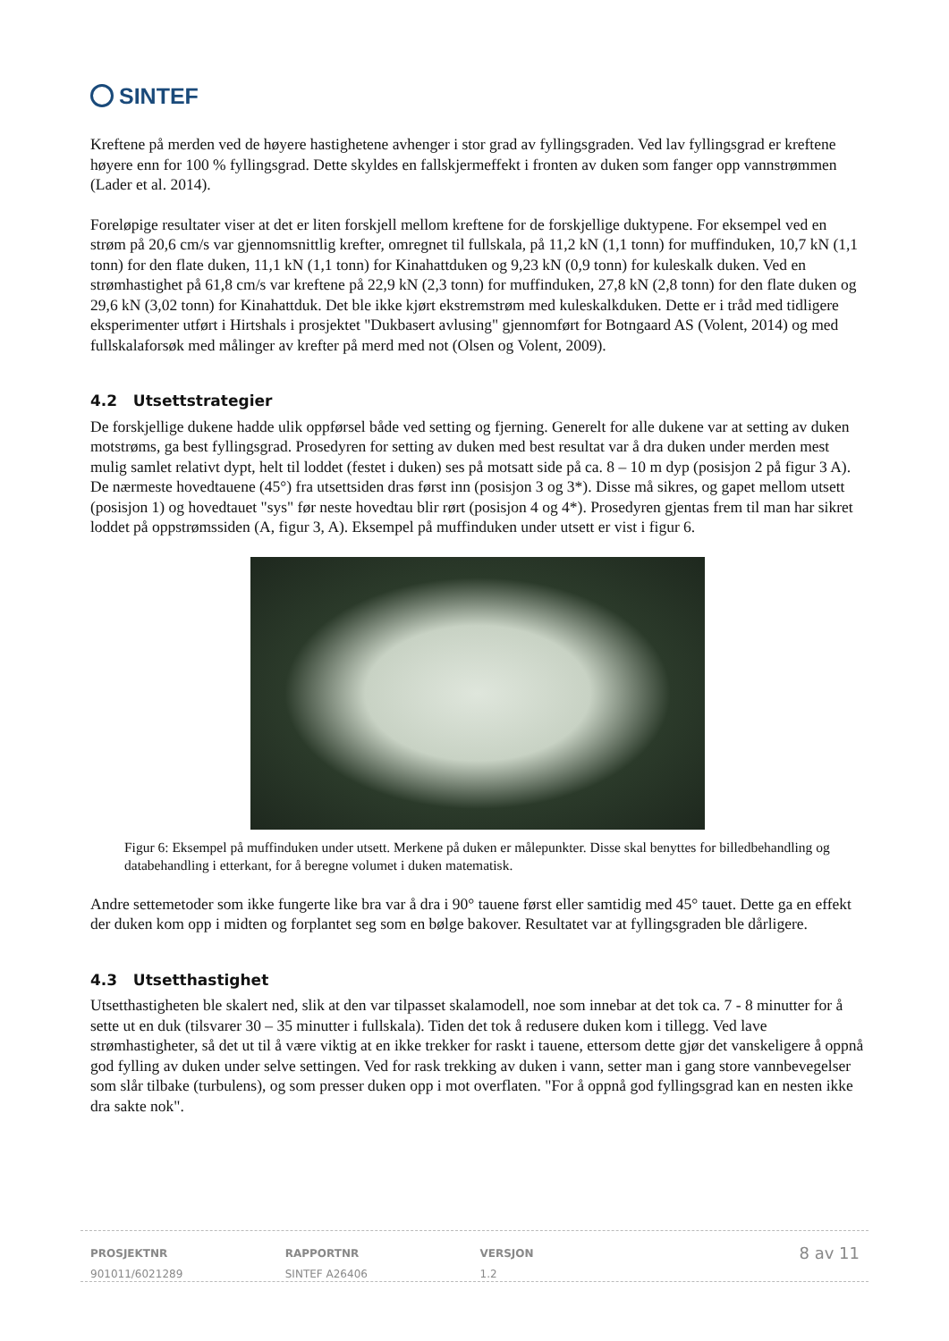SINTEF
Kreftene på merden ved de høyere hastighetene avhenger i stor grad av fyllingsgraden. Ved lav fyllingsgrad er kreftene høyere enn for 100 % fyllingsgrad. Dette skyldes en fallskjermeffekt i fronten av duken som fanger opp vannstrømmen (Lader et al. 2014).
Foreløpige resultater viser at det er liten forskjell mellom kreftene for de forskjellige duktypene. For eksempel ved en strøm på 20,6 cm/s var gjennomsnittlig krefter, omregnet til fullskala, på 11,2 kN (1,1 tonn) for muffinduken, 10,7 kN (1,1 tonn) for den flate duken, 11,1 kN (1,1 tonn) for Kinahattduken og 9,23 kN (0,9 tonn) for kuleskalk duken. Ved en strømhastighet på 61,8 cm/s var kreftene på 22,9 kN (2,3 tonn) for muffinduken, 27,8 kN (2,8 tonn) for den flate duken og 29,6 kN (3,02 tonn) for Kinahattduk. Det ble ikke kjørt ekstremstrøm med kuleskalkduken. Dette er i tråd med tidligere eksperimenter utført i Hirtshals i prosjektet "Dukbasert avlusing" gjennomført for Botngaard AS (Volent, 2014) og med fullskalaforsøk med målinger av krefter på merd med not (Olsen og Volent, 2009).
4.2 Utsettstrategier
De forskjellige dukene hadde ulik oppførsel både ved setting og fjerning. Generelt for alle dukene var at setting av duken motstrøms, ga best fyllingsgrad. Prosedyren for setting av duken med best resultat var å dra duken under merden mest mulig samlet relativt dypt, helt til loddet (festet i duken) ses på motsatt side på ca. 8 – 10 m dyp (posisjon 2 på figur 3 A). De nærmeste hovedtauene (45°) fra utsettsiden dras først inn (posisjon 3 og 3*). Disse må sikres, og gapet mellom utsett (posisjon 1) og hovedtauet "sys" før neste hovedtau blir rørt (posisjon 4 og 4*). Prosedyren gjentas frem til man har sikret loddet på oppstrømssiden (A, figur 3, A). Eksempel på muffinduken under utsett er vist i figur 6.
Figur 6: Eksempel på muffinduken under utsett. Merkene på duken er målepunkter. Disse skal benyttes for billedbehandling og databehandling i etterkant, for å beregne volumet i duken matematisk.
Andre settemetoder som ikke fungerte like bra var å dra i 90° tauene først eller samtidig med 45° tauet. Dette ga en effekt der duken kom opp i midten og forplantet seg som en bølge bakover. Resultatet var at fyllingsgraden ble dårligere.
4.3 Utsetthastighet
Utsetthastigheten ble skalert ned, slik at den var tilpasset skalamodell, noe som innebar at det tok ca. 7 - 8 minutter for å sette ut en duk (tilsvarer 30 – 35 minutter i fullskala). Tiden det tok å redusere duken kom i tillegg. Ved lave strømhastigheter, så det ut til å være viktig at en ikke trekker for raskt i tauene, ettersom dette gjør det vanskeligere å oppnå god fylling av duken under selve settingen. Ved for rask trekking av duken i vann, setter man i gang store vannbevegelser som slår tilbake (turbulens), og som presser duken opp i mot overflaten. "For å oppnå god fyllingsgrad kan en nesten ikke dra sakte nok".
PROSJEKTNR
901011/6021289
RAPPORTNR
SINTEF A26406
VERSJON
1.2
8 av 11